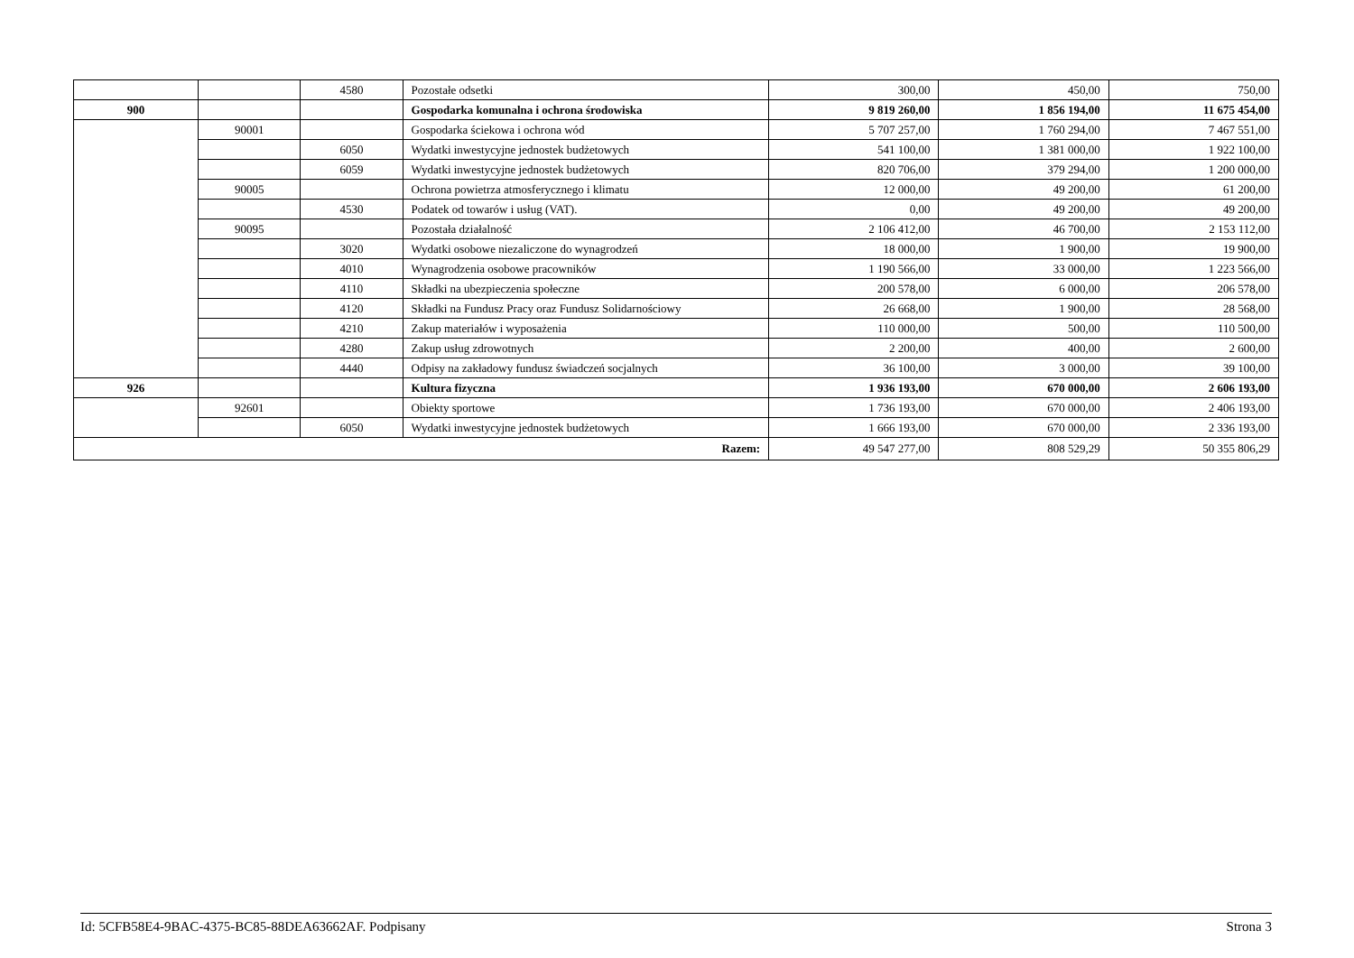| | | 4580 | Pozostałe odsetki | 300,00 | 450,00 | 750,00 |
| 900 | | | Gospodarka komunalna i ochrona środowiska | 9 819 260,00 | 1 856 194,00 | 11 675 454,00 |
| | 90001 | | Gospodarka ściekowa i ochrona wód | 5 707 257,00 | 1 760 294,00 | 7 467 551,00 |
| | | 6050 | Wydatki inwestycyjne jednostek budżetowych | 541 100,00 | 1 381 000,00 | 1 922 100,00 |
| | | 6059 | Wydatki inwestycyjne jednostek budżetowych | 820 706,00 | 379 294,00 | 1 200 000,00 |
| | 90005 | | Ochrona powietrza atmosferycznego i klimatu | 12 000,00 | 49 200,00 | 61 200,00 |
| | | 4530 | Podatek od towarów i usług (VAT). | 0,00 | 49 200,00 | 49 200,00 |
| | 90095 | | Pozostała działalność | 2 106 412,00 | 46 700,00 | 2 153 112,00 |
| | | 3020 | Wydatki osobowe niezaliczone do wynagrodzeń | 18 000,00 | 1 900,00 | 19 900,00 |
| | | 4010 | Wynagrodzenia osobowe pracowników | 1 190 566,00 | 33 000,00 | 1 223 566,00 |
| | | 4110 | Składki na ubezpieczenia społeczne | 200 578,00 | 6 000,00 | 206 578,00 |
| | | 4120 | Składki na Fundusz Pracy oraz Fundusz Solidarnościowy | 26 668,00 | 1 900,00 | 28 568,00 |
| | | 4210 | Zakup materiałów i wyposażenia | 110 000,00 | 500,00 | 110 500,00 |
| | | 4280 | Zakup usług zdrowotnych | 2 200,00 | 400,00 | 2 600,00 |
| | | 4440 | Odpisy na zakładowy fundusz świadczeń socjalnych | 36 100,00 | 3 000,00 | 39 100,00 |
| 926 | | | Kultura fizyczna | 1 936 193,00 | 670 000,00 | 2 606 193,00 |
| | 92601 | | Obiekty sportowe | 1 736 193,00 | 670 000,00 | 2 406 193,00 |
| | | 6050 | Wydatki inwestycyjne jednostek budżetowych | 1 666 193,00 | 670 000,00 | 2 336 193,00 |
| Razem: | | | | 49 547 277,00 | 808 529,29 | 50 355 806,29 |
Id: 5CFB58E4-9BAC-4375-BC85-88DEA63662AF. Podpisany Strona 3